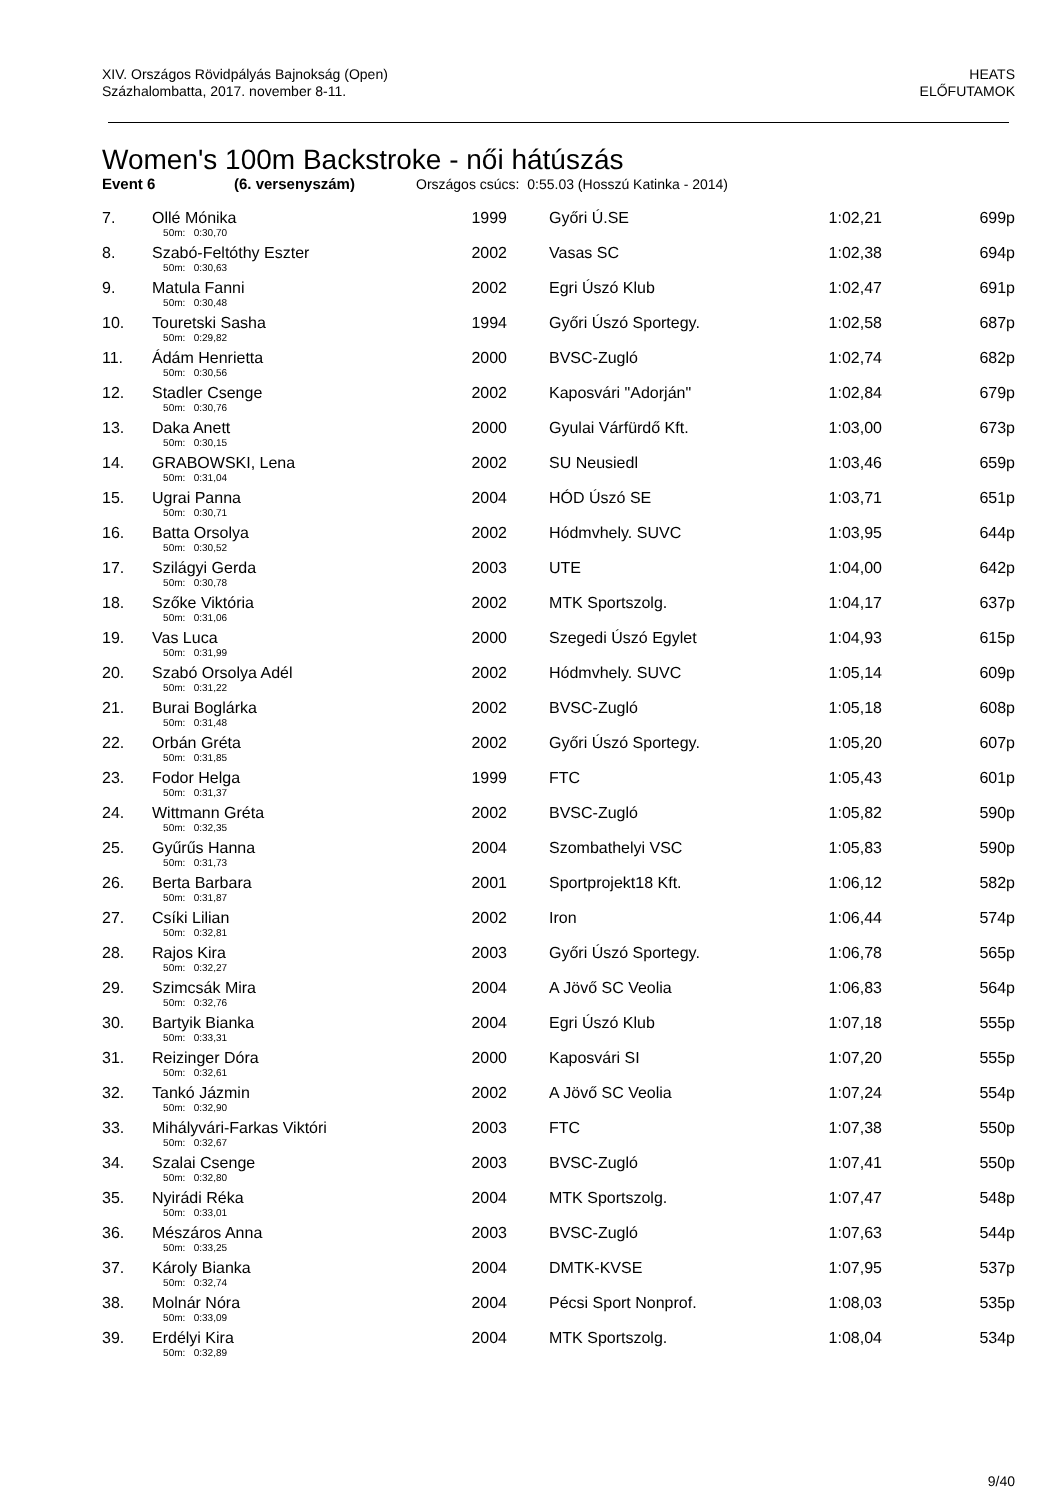XIV. Országos Rövidpályás Bajnokság (Open)
Százhalombatta, 2017. november 8-11.
HEATS
ELŐFUTAMOK
Women's 100m Backstroke - női hátúszás
Event 6 (6. versenyszám) Országos csúcs: 0:55.03 (Hosszú Katinka - 2014)
| 7. | Ollé Mónika | 1999 | Győri Ú.SE | 1:02,21 | 699p |
| | 50m: 0:30,70 | | | | |
| 8. | Szabó-Feltóthy Eszter | 2002 | Vasas SC | 1:02,38 | 694p |
| | 50m: 0:30,63 | | | | |
| 9. | Matula Fanni | 2002 | Egri Úszó Klub | 1:02,47 | 691p |
| | 50m: 0:30,48 | | | | |
| 10. | Touretski Sasha | 1994 | Győri Úszó Sportegy. | 1:02,58 | 687p |
| | 50m: 0:29,82 | | | | |
| 11. | Ádám Henrietta | 2000 | BVSC-Zugló | 1:02,74 | 682p |
| | 50m: 0:30,56 | | | | |
| 12. | Stadler Csenge | 2002 | Kaposvári "Adorján" | 1:02,84 | 679p |
| | 50m: 0:30,76 | | | | |
| 13. | Daka Anett | 2000 | Gyulai Várfürdő Kft. | 1:03,00 | 673p |
| | 50m: 0:30,15 | | | | |
| 14. | GRABOWSKI, Lena | 2002 | SU Neusiedl | 1:03,46 | 659p |
| | 50m: 0:31,04 | | | | |
| 15. | Ugrai Panna | 2004 | HÓD Úszó SE | 1:03,71 | 651p |
| | 50m: 0:30,71 | | | | |
| 16. | Batta Orsolya | 2002 | Hódmvhely. SUVC | 1:03,95 | 644p |
| | 50m: 0:30,52 | | | | |
| 17. | Szilágyi Gerda | 2003 | UTE | 1:04,00 | 642p |
| | 50m: 0:30,78 | | | | |
| 18. | Szőke Viktória | 2002 | MTK Sportszolg. | 1:04,17 | 637p |
| | 50m: 0:31,06 | | | | |
| 19. | Vas Luca | 2000 | Szegedi Úszó Egylet | 1:04,93 | 615p |
| | 50m: 0:31,99 | | | | |
| 20. | Szabó Orsolya Adél | 2002 | Hódmvhely. SUVC | 1:05,14 | 609p |
| | 50m: 0:31,22 | | | | |
| 21. | Burai Boglárka | 2002 | BVSC-Zugló | 1:05,18 | 608p |
| | 50m: 0:31,48 | | | | |
| 22. | Orbán Gréta | 2002 | Győri Úszó Sportegy. | 1:05,20 | 607p |
| | 50m: 0:31,85 | | | | |
| 23. | Fodor Helga | 1999 | FTC | 1:05,43 | 601p |
| | 50m: 0:31,37 | | | | |
| 24. | Wittmann Gréta | 2002 | BVSC-Zugló | 1:05,82 | 590p |
| | 50m: 0:32,35 | | | | |
| 25. | Gyűrűs Hanna | 2004 | Szombathelyi VSC | 1:05,83 | 590p |
| | 50m: 0:31,73 | | | | |
| 26. | Berta Barbara | 2001 | Sportprojekt18 Kft. | 1:06,12 | 582p |
| | 50m: 0:31,87 | | | | |
| 27. | Csíki Lilian | 2002 | Iron | 1:06,44 | 574p |
| | 50m: 0:32,81 | | | | |
| 28. | Rajos Kira | 2003 | Győri Úszó Sportegy. | 1:06,78 | 565p |
| | 50m: 0:32,27 | | | | |
| 29. | Szimcsák Mira | 2004 | A Jövő SC Veolia | 1:06,83 | 564p |
| | 50m: 0:32,76 | | | | |
| 30. | Bartyik Bianka | 2004 | Egri Úszó Klub | 1:07,18 | 555p |
| | 50m: 0:33,31 | | | | |
| 31. | Reizinger Dóra | 2000 | Kaposvári SI | 1:07,20 | 555p |
| | 50m: 0:32,61 | | | | |
| 32. | Tankó Jázmin | 2002 | A Jövő SC Veolia | 1:07,24 | 554p |
| | 50m: 0:32,90 | | | | |
| 33. | Mihályvári-Farkas Viktóri | 2003 | FTC | 1:07,38 | 550p |
| | 50m: 0:32,67 | | | | |
| 34. | Szalai Csenge | 2003 | BVSC-Zugló | 1:07,41 | 550p |
| | 50m: 0:32,80 | | | | |
| 35. | Nyirádi Réka | 2004 | MTK Sportszolg. | 1:07,47 | 548p |
| | 50m: 0:33,01 | | | | |
| 36. | Mészáros Anna | 2003 | BVSC-Zugló | 1:07,63 | 544p |
| | 50m: 0:33,25 | | | | |
| 37. | Károly Bianka | 2004 | DMTK-KVSE | 1:07,95 | 537p |
| | 50m: 0:32,74 | | | | |
| 38. | Molnár Nóra | 2004 | Pécsi Sport Nonprof. | 1:08,03 | 535p |
| | 50m: 0:33,09 | | | | |
| 39. | Erdélyi Kira | 2004 | MTK Sportszolg. | 1:08,04 | 534p |
| | 50m: 0:32,89 | | | | |
9/40